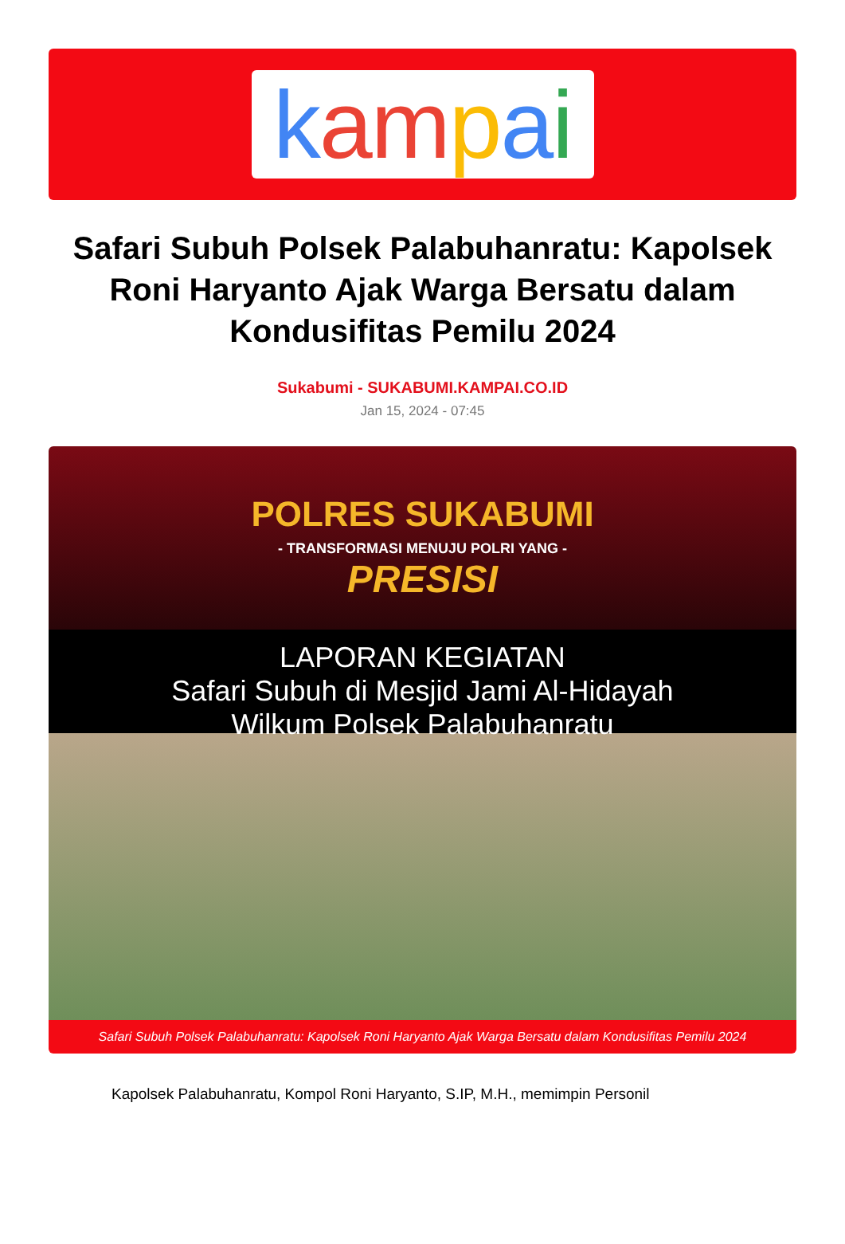kampai
Safari Subuh Polsek Palabuhanratu: Kapolsek Roni Haryanto Ajak Warga Bersatu dalam Kondusifitas Pemilu 2024
Sukabumi - SUKABUMI.KAMPAI.CO.ID
Jan 15, 2024 - 07:45
POLRES SUKABUMI
- TRANSFORMASI MENUJU POLRI YANG -
PRESISI
LAPORAN KEGIATAN
Safari Subuh di Mesjid Jami Al-Hidayah
Wilkum Polsek Palabuhanratu
Safari Subuh Polsek Palabuhanratu: Kapolsek Roni Haryanto Ajak Warga Bersatu dalam Kondusifitas Pemilu 2024
Kapolsek Palabuhanratu, Kompol Roni Haryanto, S.IP, M.H., memimpin Personil